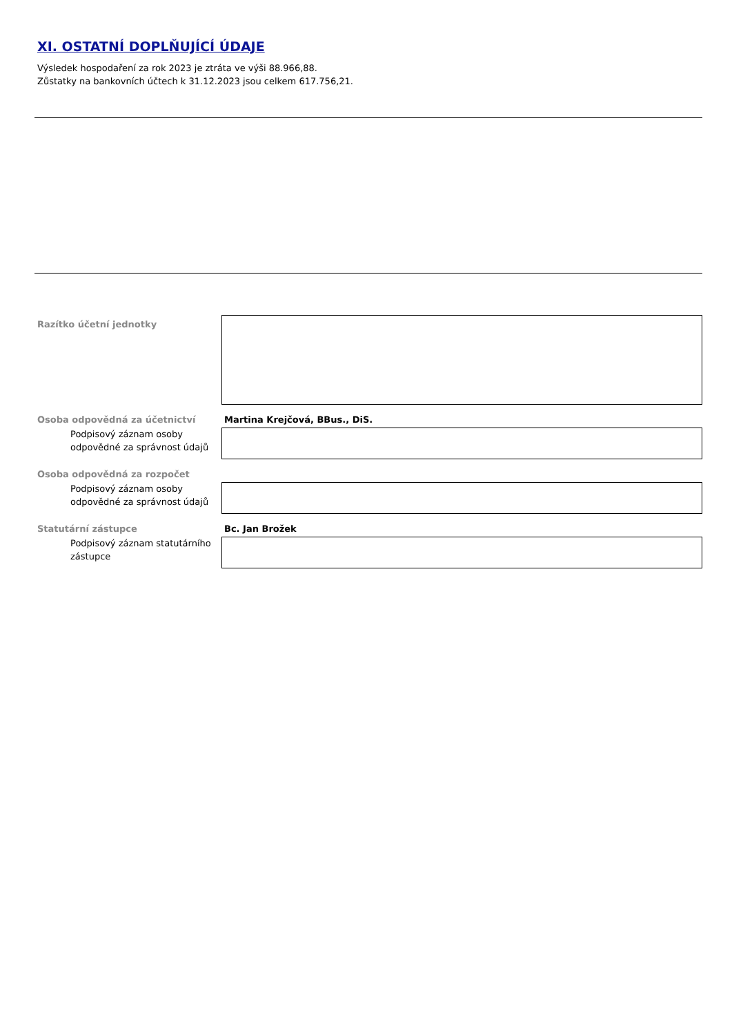XI. OSTATNÍ DOPLŇUJÍCÍ ÚDAJE
Výsledek hospodaření za rok 2023 je ztráta ve výši 88.966,88.
Zůstatky na bankovních účtech k 31.12.2023 jsou celkem 617.756,21.
Razítko účetní jednotky
Osoba odpovědná za účetnictví Martina Krejčová, BBus., DiS.
Podpisový záznam osoby odpovědné za správnost údajů
Osoba odpovědná za rozpočet
Podpisový záznam osoby odpovědné za správnost údajů
Statutární zástupce Bc. Jan Brožek
Podpisový záznam statutárního zástupce